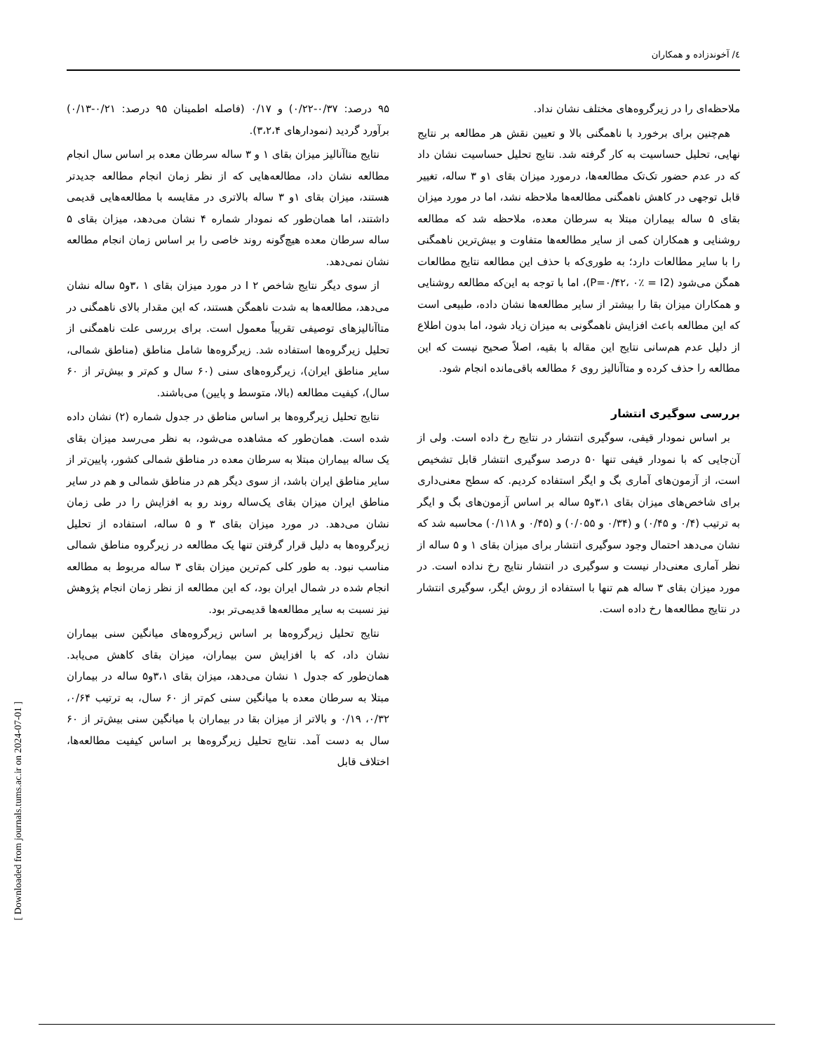٤/ آخوندزاده و همکاران
۹۵ درصد: ۰/۳۷-۰/۲۲) و ۰/۱۷ (فاصله اطمینان ۹۵ درصد: ۰/۲۱-۰/۱۳) برآورد گردید (نمودارهای ۳،۲،۴).
نتایج متاآنالیز میزان بقای ۱ و ۳ ساله سرطان معده بر اساس سال انجام مطالعه نشان داد، مطالعه‌هایی که از نظر زمان انجام مطالعه جدیدتر هستند، میزان بقای ۱و ۳ ساله بالاتری در مقایسه با مطالعه‌هایی قدیمی داشتند، اما همان‌طور که نمودار شماره ۴ نشان می‌دهد، میزان بقای ۵ ساله سرطان معده هیچ‌گونه روند خاصی را بر اساس زمان انجام مطالعه نشان نمی‌دهد.
از سوی دیگر نتایج شاخص I ۲ در مورد میزان بقای ۱ ،۳و۵ ساله نشان می‌دهد، مطالعه‌ها به شدت ناهمگن هستند، که این مقدار بالای ناهمگنی در متاآنالیزهای توصیفی تقریباً معمول است. برای بررسی علت ناهمگنی از تحلیل زیرگروه‌ها استفاده شد. زیرگروه‌ها شامل مناطق (مناطق شمالی، سایر مناطق ایران)، زیرگروه‌های سنی (۶۰ سال و کم‌تر و بیش‌تر از ۶۰ سال)، کیفیت مطالعه (بالا، متوسط و پایین) می‌باشند.
نتایج تحلیل زیرگروه‌ها بر اساس مناطق در جدول شماره (۲) نشان داده شده است. همان‌طور که مشاهده می‌شود، به نظر می‌رسد میزان بقای یک ساله بیماران مبتلا به سرطان معده در مناطق شمالی کشور، پایین‌تر از سایر مناطق ایران باشد، از سوی دیگر هم در مناطق شمالی و هم در سایر مناطق ایران میزان بقای یک‌ساله روند رو به افزایش را در طی زمان نشان می‌دهد. در مورد میزان بقای ۳ و ۵ ساله، استفاده از تحلیل زیرگروه‌ها به دلیل قرار گرفتن تنها یک مطالعه در زیرگروه مناطق شمالی مناسب نبود. به طور کلی کم‌ترین میزان بقای ۳ ساله مربوط به مطالعه انجام شده در شمال ایران بود، که این مطالعه از نظر زمان انجام پژوهش نیز نسبت به سایر مطالعه‌ها قدیمی‌تر بود.
نتایج تحلیل زیرگروه‌ها بر اساس زیرگروه‌های میانگین سنی بیماران نشان داد، که با افزایش سن بیماران، میزان بقای کاهش می‌یابد. همان‌طور که جدول ۱ نشان می‌دهد، میزان بقای ۳،۱و۵ ساله در بیماران مبتلا به سرطان معده با میانگین سنی کم‌تر از ۶۰ سال، به ترتیب ۰/۶۴، ۰/۳۲، ۰/۱۹ و بالاتر از میزان بقا در بیماران با میانگین سنی بیش‌تر از ۶۰ سال به دست آمد. نتایج تحلیل زیرگروه‌ها بر اساس کیفیت مطالعه‌ها، اختلاف قابل
ملاحظه‌ای را در زیرگروه‌های مختلف نشان نداد.
هم‌چنین برای برخورد با ناهمگنی بالا و تعیین نقش هر مطالعه بر نتایج نهایی، تحلیل حساسیت به کار گرفته شد. نتایج تحلیل حساسیت نشان داد که در عدم حضور تک‌تک مطالعه‌ها، درمورد میزان بقای ۱و ۳ ساله، تغییر قابل توجهی در کاهش ناهمگنی مطالعه‌ها ملاحظه نشد، اما در مورد میزان بقای ۵ ساله بیماران مبتلا به سرطان معده، ملاحظه شد که مطالعه روشنایی و همکاران کمی از سایر مطالعه‌ها متفاوت و بیش‌ترین ناهمگنی را با سایر مطالعات دارد؛ به طوری‌که با حذف این مطالعه نتایج مطالعات همگن می‌شود (P=۰/۴۲، ۰٪ = I2)، اما با توجه به این‌که مطالعه روشنایی و همکاران میزان بقا را بیشتر از سایر مطالعه‌ها نشان داده، طبیعی است که این مطالعه باعث افزایش ناهمگونی به میزان زیاد شود، اما بدون اطلاع از دلیل عدم هم‌سانی نتایج این مقاله با بقیه، اصلاً صحیح نیست که این مطالعه را حذف کرده و متاآنالیز روی ۶ مطالعه باقی‌مانده انجام شود.
بررسی سوگیری انتشار
بر اساس نمودار قیفی، سوگیری انتشار در نتایج رخ داده است. ولی از آن‌جایی که با نمودار قیفی تنها ۵۰ درصد سوگیری انتشار قابل تشخیص است، از آزمون‌های آماری بگ و ایگر استفاده کردیم. که سطح معنی‌داری برای شاخص‌های میزان بقای ۳،۱و۵ ساله بر اساس آزمون‌های بگ و ایگر به ترتیب (۰/۴ و ۰/۴۵) و (۰/۳۴ و ۰/۰۵۵) و (۰/۴۵ و ۰/۱۱۸) محاسبه شد که نشان می‌دهد احتمال وجود سوگیری انتشار برای میزان بقای ۱ و ۵ ساله از نظر آماری معنی‌دار نیست و سوگیری در انتشار نتایج رخ نداده است. در مورد میزان بقای ۳ ساله هم تنها با استفاده از روش ایگر، سوگیری انتشار در نتایج مطالعه‌ها رخ داده است.
[ Downloaded from journals.tums.ac.ir on 2024-07-01 ]